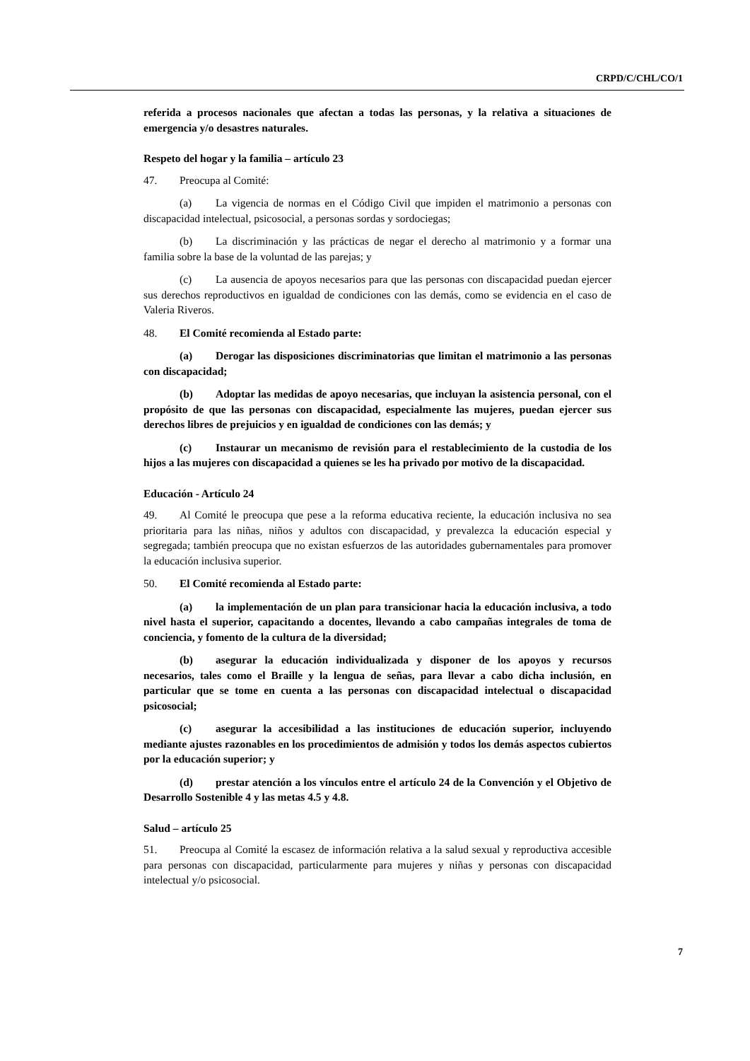CRPD/C/CHL/CO/1
referida a procesos nacionales que afectan a todas las personas, y la relativa a situaciones de emergencia y/o desastres naturales.
Respeto del hogar y la familia – artículo 23
47. Preocupa al Comité:
(a) La vigencia de normas en el Código Civil que impiden el matrimonio a personas con discapacidad intelectual, psicosocial, a personas sordas y sordociegas;
(b) La discriminación y las prácticas de negar el derecho al matrimonio y a formar una familia sobre la base de la voluntad de las parejas; y
(c) La ausencia de apoyos necesarios para que las personas con discapacidad puedan ejercer sus derechos reproductivos en igualdad de condiciones con las demás, como se evidencia en el caso de Valeria Riveros.
48. El Comité recomienda al Estado parte:
(a) Derogar las disposiciones discriminatorias que limitan el matrimonio a las personas con discapacidad;
(b) Adoptar las medidas de apoyo necesarias, que incluyan la asistencia personal, con el propósito de que las personas con discapacidad, especialmente las mujeres, puedan ejercer sus derechos libres de prejuicios y en igualdad de condiciones con las demás; y
(c) Instaurar un mecanismo de revisión para el restablecimiento de la custodia de los hijos a las mujeres con discapacidad a quienes se les ha privado por motivo de la discapacidad.
Educación - Artículo 24
49. Al Comité le preocupa que pese a la reforma educativa reciente, la educación inclusiva no sea prioritaria para las niñas, niños y adultos con discapacidad, y prevalezca la educación especial y segregada; también preocupa que no existan esfuerzos de las autoridades gubernamentales para promover la educación inclusiva superior.
50. El Comité recomienda al Estado parte:
(a) la implementación de un plan para transicionar hacia la educación inclusiva, a todo nivel hasta el superior, capacitando a docentes, llevando a cabo campañas integrales de toma de conciencia, y fomento de la cultura de la diversidad;
(b) asegurar la educación individualizada y disponer de los apoyos y recursos necesarios, tales como el Braille y la lengua de señas, para llevar a cabo dicha inclusión, en particular que se tome en cuenta a las personas con discapacidad intelectual o discapacidad psicosocial;
(c) asegurar la accesibilidad a las instituciones de educación superior, incluyendo mediante ajustes razonables en los procedimientos de admisión y todos los demás aspectos cubiertos por la educación superior; y
(d) prestar atención a los vínculos entre el artículo 24 de la Convención y el Objetivo de Desarrollo Sostenible 4 y las metas 4.5 y 4.8.
Salud – artículo 25
51. Preocupa al Comité la escasez de información relativa a la salud sexual y reproductiva accesible para personas con discapacidad, particularmente para mujeres y niñas y personas con discapacidad intelectual y/o psicosocial.
7